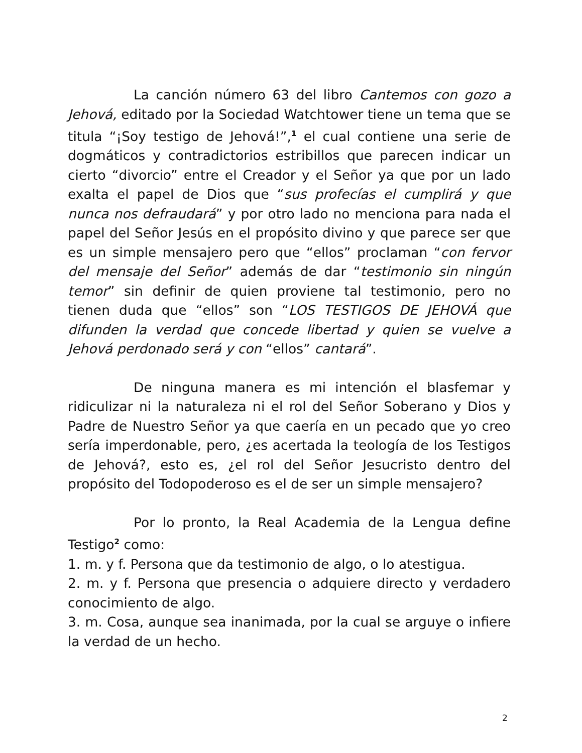La canción número 63 del libro Cantemos con gozo a Jehová, editado por la Sociedad Watchtower tiene un tema que se titula “¡Soy testigo de Jehová!”,<sup>1</sup> el cual contiene una serie de dogmáticos y contradictorios estribillos que parecen indicar un cierto “divorcio” entre el Creador y el Señor ya que por un lado exalta el papel de Dios que “sus profecías el cumplirá y que nunca nos defraudará” y por otro lado no menciona para nada el papel del Señor Jesús en el propósito divino y que parece ser que es un simple mensajero pero que “ellos” proclaman “con fervor del mensaje del Señor” además de dar “testimonio sin ningún temor” sin definir de quien proviene tal testimonio, pero no tienen duda que “ellos” son “LOS TESTIGOS DE JEHOVÁ que difunden la verdad que concede libertad y quien se vuelve a Jehová perdonado será y con “ellos” cantará”.
De ninguna manera es mi intención el blasfemar y ridiculizar ni la naturaleza ni el rol del Señor Soberano y Dios y Padre de Nuestro Señor ya que caería en un pecado que yo creo sería imperdonable, pero, ¿es acertada la teología de los Testigos de Jehová?, esto es, ¿el rol del Señor Jesucristo dentro del propósito del Todopoderoso es el de ser un simple mensajero?
Por lo pronto, la Real Academia de la Lengua define Testigo<sup>2</sup> como:
1. m. y f. Persona que da testimonio de algo, o lo atestigua.
2. m. y f. Persona que presencia o adquiere directo y verdadero conocimiento de algo.
3. m. Cosa, aunque sea inanimada, por la cual se arguye o infiere la verdad de un hecho.
2